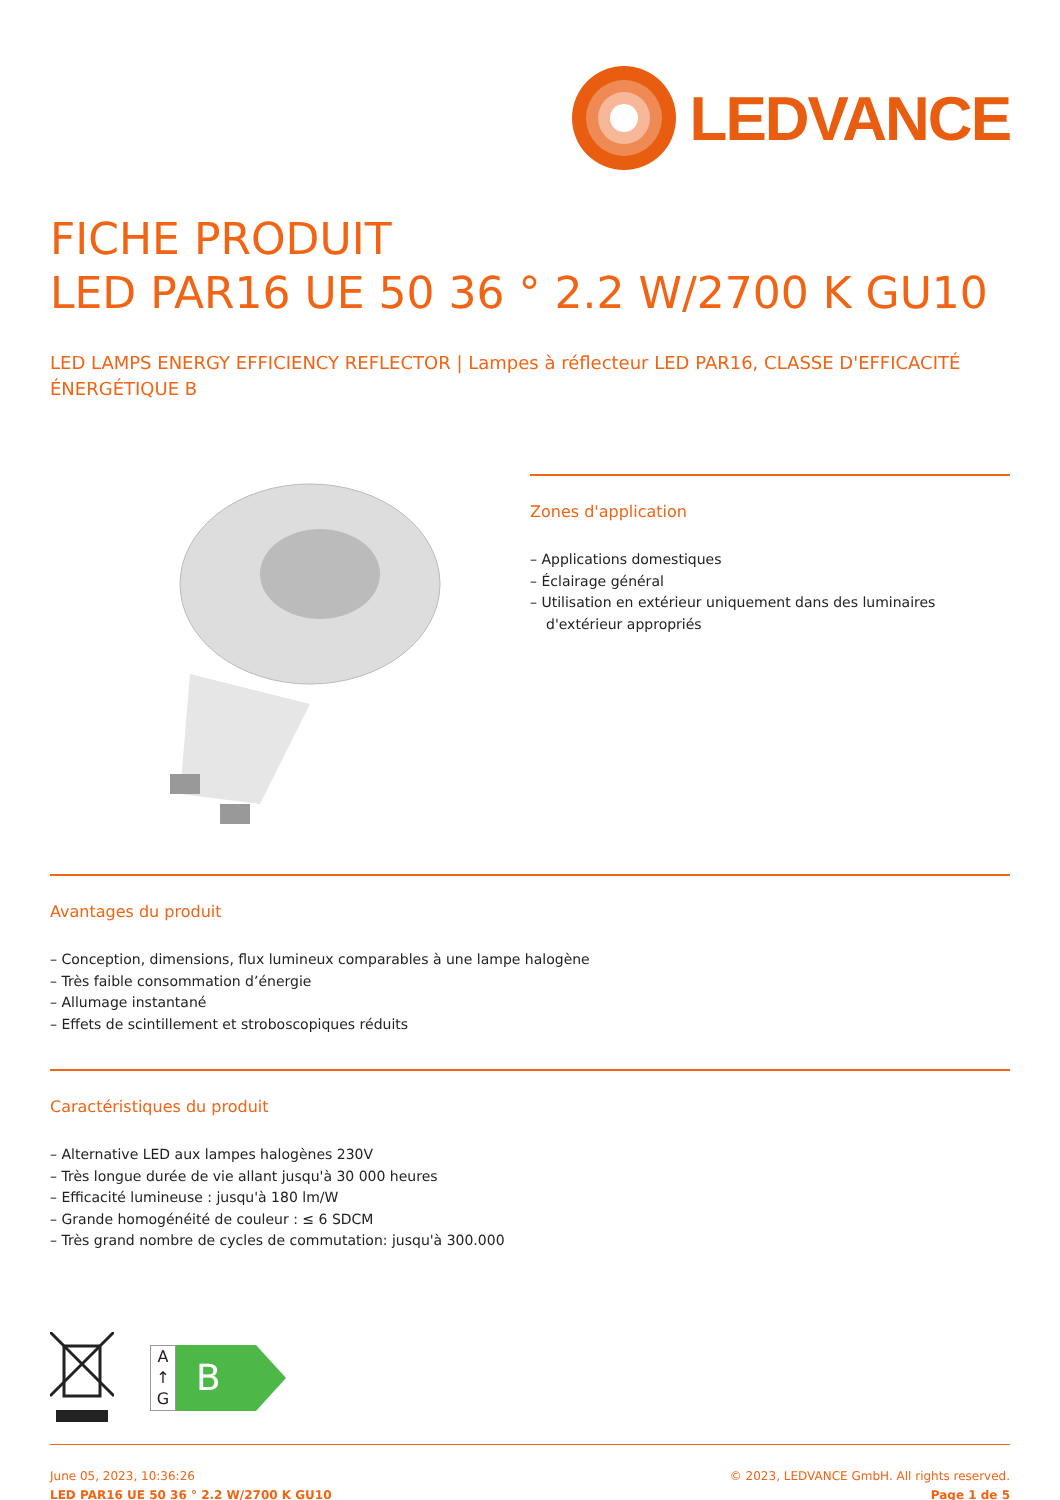LEDVANCE
FICHE PRODUIT
LED PAR16 UE 50 36 ° 2.2 W/2700 K GU10
LED LAMPS ENERGY EFFICIENCY REFLECTOR | Lampes à réflecteur LED PAR16, CLASSE D'EFFICACITÉ ÉNERGÉTIQUE B
Zones d'application
– Applications domestiques
– Éclairage général
– Utilisation en extérieur uniquement dans des luminaires d'extérieur appropriés
Avantages du produit
– Conception, dimensions, flux lumineux comparables à une lampe halogène
– Très faible consommation d’énergie
– Allumage instantané
– Effets de scintillement et stroboscopiques réduits
Caractéristiques du produit
– Alternative LED aux lampes halogènes 230V
– Très longue durée de vie allant jusqu'à 30 000 heures
– Efficacité lumineuse : jusqu'à 180 lm/W
– Grande homogénéité de couleur : ≤ 6 SDCM
– Très grand nombre de cycles de commutation: jusqu'à 300.000
A
↑
G
B
June 05, 2023, 10:36:26
LED PAR16 UE 50 36 ° 2.2 W/2700 K GU10
© 2023, LEDVANCE GmbH. All rights reserved.
Page 1 de 5